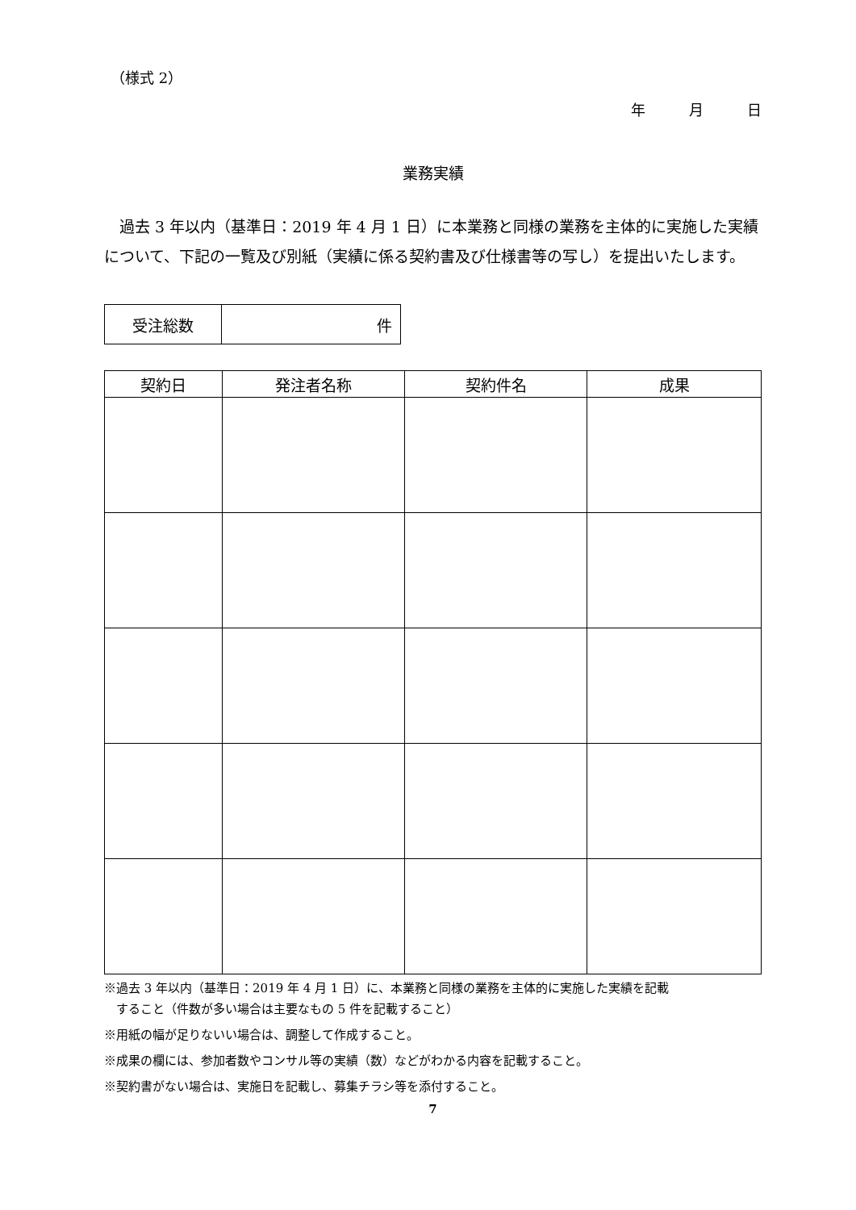（様式 2）
年　　　月　　　日
業務実績
過去 3 年以内（基準日：2019 年 4 月 1 日）に本業務と同様の業務を主体的に実施した実績について、下記の一覧及び別紙（実績に係る契約書及び仕様書等の写し）を提出いたします。
| 受注総数 | 件 |
| 契約日 | 発注者名称 | 契約件名 | 成果 |
| --- | --- | --- | --- |
※過去 3 年以内（基準日：2019 年 4 月 1 日）に、本業務と同様の業務を主体的に実施した実績を記載
　すること（件数が多い場合は主要なもの 5 件を記載すること）
※用紙の幅が足りないい場合は、調整して作成すること。
※成果の欄には、参加者数やコンサル等の実績（数）などがわかる内容を記載すること。
※契約書がない場合は、実施日を記載し、募集チラシ等を添付すること。
7